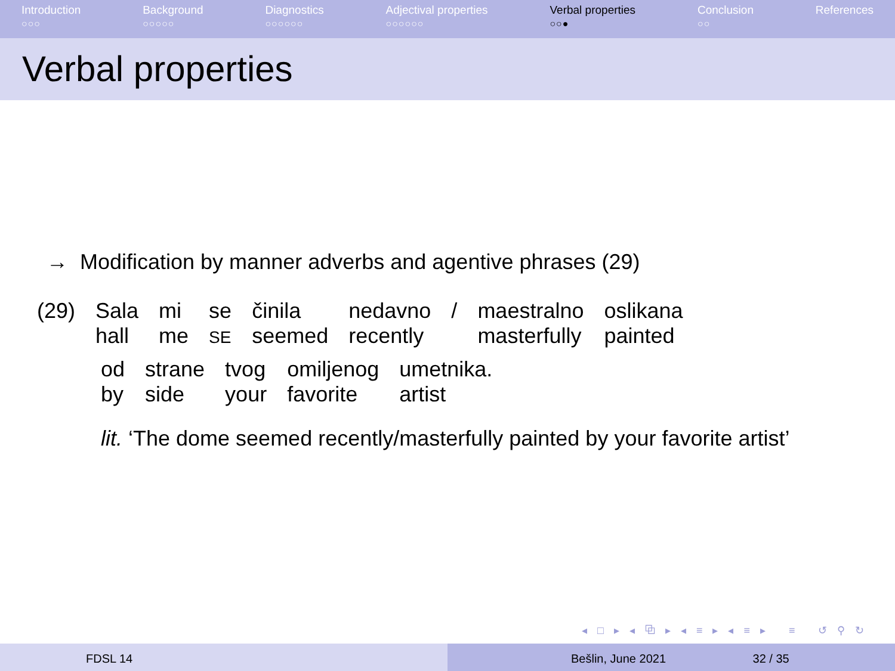Introduction
○○○
Background
○○○○○
Diagnostics
○○○○○○
Adjectival properties
○○○○○○
Verbal properties
○○●
Conclusion
○○
References
Verbal properties
→ Modification by manner adverbs and agentive phrases (29)
| (29) | Sala hall | mi me | se SE | činila seemed | nedavno recently | / | maestralno masterfully | oslikana painted |
| od by | strane side | tvog your | omiljenog favorite | umetnika. artist |
lit. ‘The dome seemed recently/masterfully painted by your favorite artist’
◂ □ ▸ ◂ ⧉ ▸ ◂ ≡ ▸ ◂ ≡ ▸ ≡ ↺ ⚲ ↻
FDSL 14 Bešlin, June 2021 32 / 35